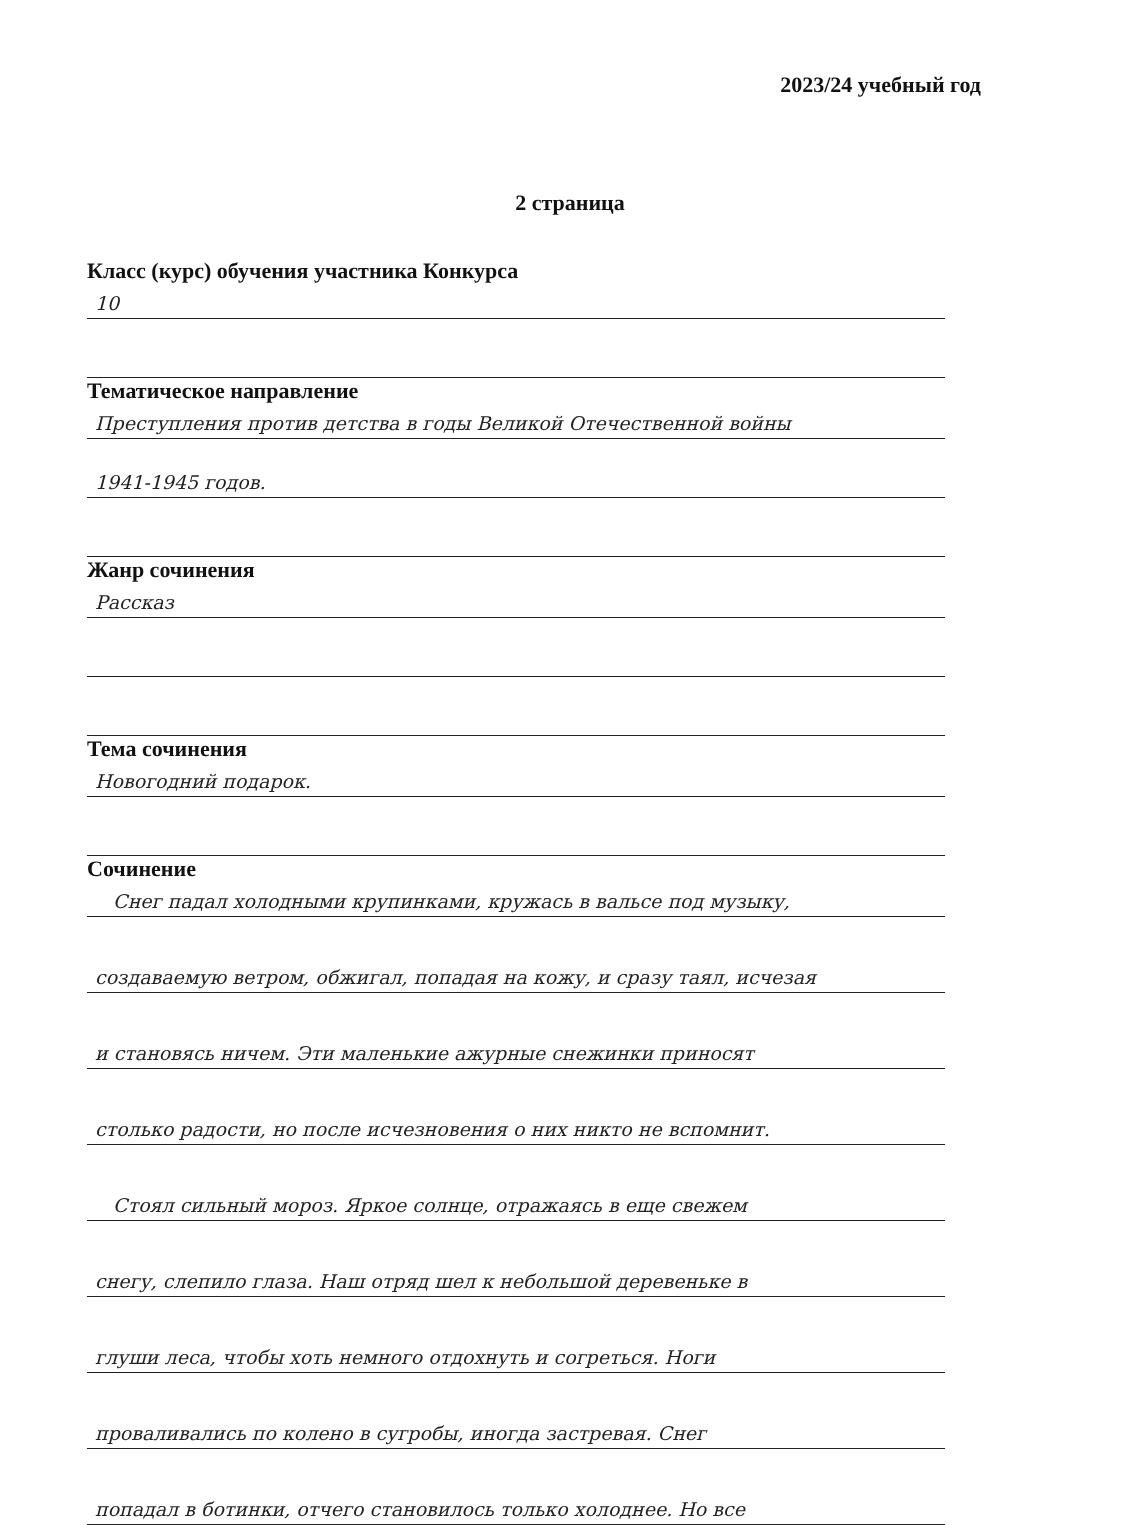2023/24 учебный год
2 страница
Класс (курс) обучения участника Конкурса
10
Тематическое направление
Преступления против детства в годы Великой Отечественной войны
1941-1945 годов.
Жанр сочинения
Рассказ
Тема сочинения
Новогодний подарок.
Сочинение
Снег падал холодными крупинками, кружась в вальсе под музыку,
создаваемую ветром, обжигал, попадая на кожу, и сразу таял, исчезая
и становясь ничем. Эти маленькие ажурные снежинки приносят
столько радости, но после исчезновения о них никто не вспомнит.
Стоял сильный мороз. Яркое солнце, отражаясь в еще свежем
снегу, слепило глаза. Наш отряд шел к небольшой деревеньке в
глуши леса, чтобы хоть немного отдохнуть и согреться. Ноги
проваливались по колено в сугробы, иногда застревая. Снег
попадал в ботинки, отчего становилось только холоднее. Но все